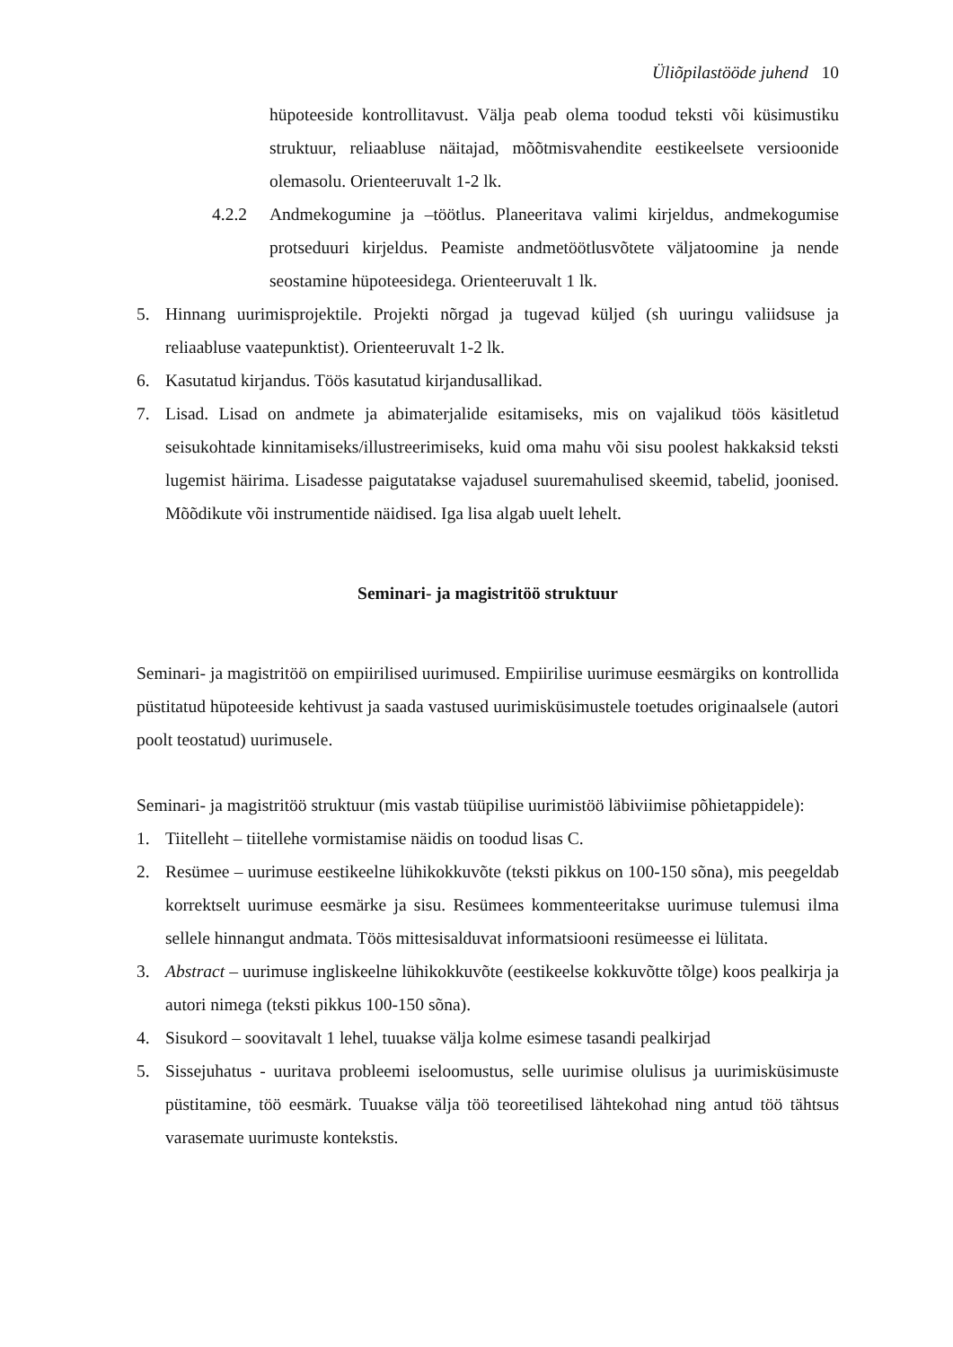Üliõpilastööde juhend 10
hüpoteeside kontrollitavust. Välja peab olema toodud teksti või küsimustiku struktuur, reliaabluse näitajad, mõõtmisvahendite eestikeelsete versioonide olemasolu. Orienteeruvalt 1-2 lk.
4.2.2 Andmekogumine ja –töötlus. Planeeritava valimi kirjeldus, andmekogumise protseduuri kirjeldus. Peamiste andmetöötlusvõtete väljatoomine ja nende seostamine hüpoteesidega. Orienteeruvalt 1 lk.
5. Hinnang uurimisprojektile. Projekti nõrgad ja tugevad küljed (sh uuringu valiidsuse ja reliaabluse vaatepunktist). Orienteeruvalt 1-2 lk.
6. Kasutatud kirjandus. Töös kasutatud kirjandusallikad.
7. Lisad. Lisad on andmete ja abimaterjalide esitamiseks, mis on vajalikud töös käsitletud seisukohtade kinnitamiseks/illustreerimiseks, kuid oma mahu või sisu poolest hakkaksid teksti lugemist häirima. Lisadesse paigutatakse vajadusel suuremahulised skeemid, tabelid, joonised. Mõõdikute või instrumentide näidised. Iga lisa algab uuelt lehelt.
Seminari- ja magistritöö struktuur
Seminari- ja magistritöö on empiirilised uurimused. Empiirilise uurimuse eesmärgiks on kontrollida püstitatud hüpoteeside kehtivust ja saada vastused uurimisküsimustele toetudes originaalsele (autori poolt teostatud) uurimusele.
Seminari- ja magistritöö struktuur (mis vastab tüüpilise uurimistöö läbiviimise põhietappidele):
1. Tiitelleht – tiitellehe vormistamise näidis on toodud lisas C.
2. Resümee – uurimuse eestikeelne lühikokkuvõte (teksti pikkus on 100-150 sõna), mis peegeldab korrektselt uurimuse eesmärke ja sisu. Resümees kommenteeritakse uurimuse tulemusi ilma sellele hinnangut andmata. Töös mittesisalduvat informatsiooni resümeesse ei lülitata.
3. Abstract – uurimuse ingliskeelne lühikokkuvõte (eestikeelse kokkuvõtte tõlge) koos pealkirja ja autori nimega (teksti pikkus 100-150 sõna).
4. Sisukord – soovitavalt 1 lehel, tuuakse välja kolme esimese tasandi pealkirjad
5. Sissejuhatus - uuritava probleemi iseloomustus, selle uurimise olulisus ja uurimisküsimuste püstitamine, töö eesmärk. Tuuakse välja töö teoreetilised lähtekohad ning antud töö tähtsus varasemate uurimuste kontekstis.